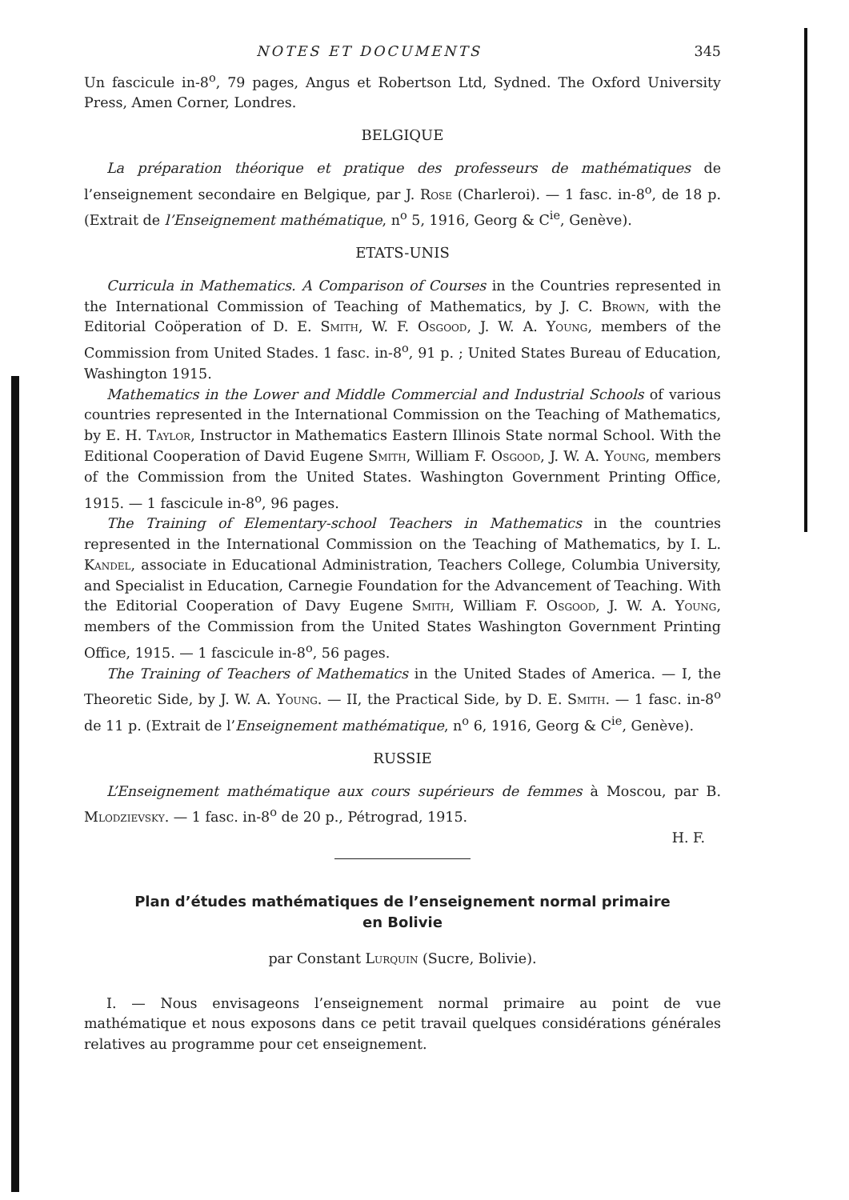NOTES ET DOCUMENTS 345
Un fascicule in-8<sup>o</sup>, 79 pages, Angus et Robertson Ltd, Sydned. The Oxford University Press, Amen Corner, Londres.
BELGIQUE
La préparation théorique et pratique des professeurs de mathématiques de l’enseignement secondaire en Belgique, par J. Rose (Charleroi). — 1 fasc. in-8<sup>o</sup>, de 18 p. (Extrait de l’Enseignement mathématique, n<sup>o</sup> 5, 1916, Georg & C<sup>ie</sup>, Genève).
ETATS-UNIS
Curricula in Mathematics. A Comparison of Courses in the Countries represented in the International Commission of Teaching of Mathematics, by J. C. Brown, with the Editorial Coöperation of D. E. Smith, W. F. Osgood, J. W. A. Young, members of the Commission from United Stades. 1 fasc. in-8<sup>o</sup>, 91 p. ; United States Bureau of Education, Washington 1915.
Mathematics in the Lower and Middle Commercial and Industrial Schools of various countries represented in the International Commission on the Teaching of Mathematics, by E. H. Taylor, Instructor in Mathematics Eastern Illinois State normal School. With the Editional Cooperation of David Eugene Smith, William F. Osgood, J. W. A. Young, members of the Commission from the United States. Washington Government Printing Office, 1915. — 1 fascicule in-8<sup>o</sup>, 96 pages.
The Training of Elementary-school Teachers in Mathematics in the countries represented in the International Commission on the Teaching of Mathematics, by I. L. Kandel, associate in Educational Administration, Teachers College, Columbia University, and Specialist in Education, Carnegie Foundation for the Advancement of Teaching. With the Editorial Cooperation of Davy Eugene Smith, William F. Osgood, J. W. A. Young, members of the Commission from the United States Washington Government Printing Office, 1915. — 1 fascicule in-8<sup>o</sup>, 56 pages.
The Training of Teachers of Mathematics in the United Stades of America. — I, the Theoretic Side, by J. W. A. Young. — II, the Practical Side, by D. E. Smith. — 1 fasc. in-8<sup>o</sup> de 11 p. (Extrait de l’Enseignement mathématique, n<sup>o</sup> 6, 1916, Georg & C<sup>ie</sup>, Genève).
RUSSIE
L’Enseignement mathématique aux cours supérieurs de femmes à Moscou, par B. Mlodzievsky. — 1 fasc. in-8<sup>o</sup> de 20 p., Pétrograd, 1915.
H. F.
Plan d’études mathématiques de l’enseignement normal primaire
en Bolivie
par Constant Lurquin (Sucre, Bolivie).
I. — Nous envisageons l’enseignement normal primaire au point de vue mathématique et nous exposons dans ce petit travail quelques considérations générales relatives au programme pour cet enseignement.